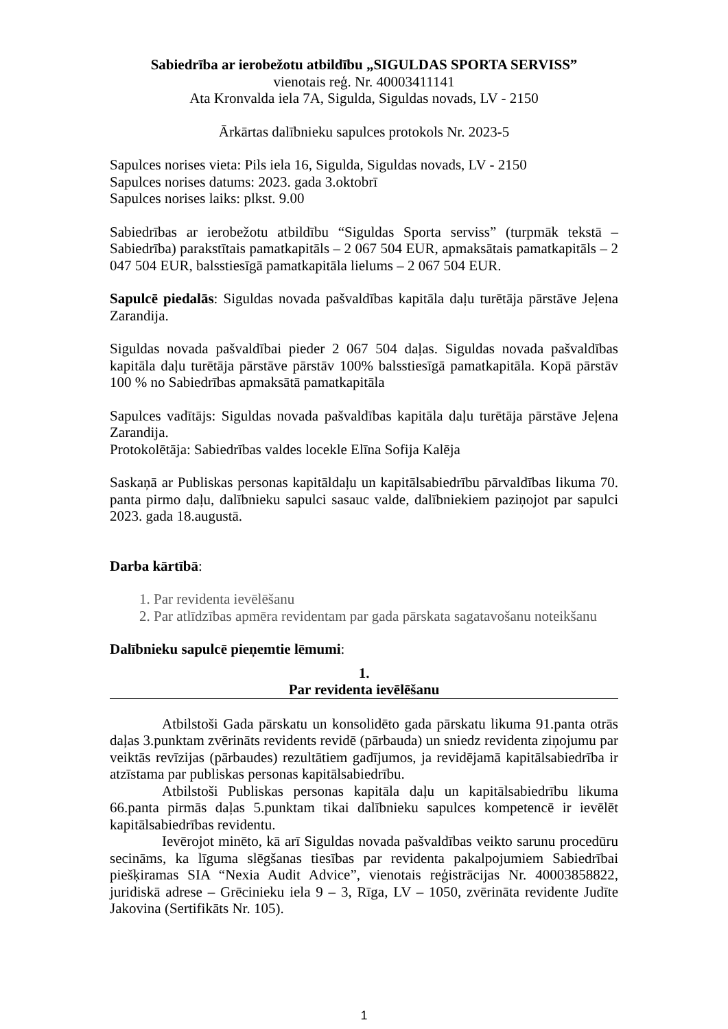Sabiedrība ar ierobežotu atbildību „SIGULDAS SPORTA SERVISS”
vienotais reģ. Nr. 40003411141
Ata Kronvalda iela 7A, Sigulda, Siguldas novads, LV - 2150
Ārkārtas dalībnieku sapulces protokols Nr. 2023-5
Sapulces norises vieta: Pils iela 16, Sigulda, Siguldas novads, LV - 2150
Sapulces norises datums: 2023. gada 3.oktobrī
Sapulces norises laiks: plkst. 9.00
Sabiedrības ar ierobežotu atbildību “Siguldas Sporta serviss” (turpmāk tekstā – Sabiedrība) parakstītais pamatkapitāls – 2 067 504 EUR, apmaksātais pamatkapitāls – 2 047 504 EUR, balsstiesīgā pamatkapitāla lielums – 2 067 504 EUR.
Sapulcē piedalās: Siguldas novada pašvaldības kapitāla daļu turētāja pārstāve Jeļena Zarandija.
Siguldas novada pašvaldībai pieder 2 067 504 daļas. Siguldas novada pašvaldības kapitāla daļu turētāja pārstāve pārstāv 100% balsstiesīgā pamatkapitāla. Kopā pārstāv 100 % no Sabiedrības apmaksātā pamatkapitāla
Sapulces vadītājs: Siguldas novada pašvaldības kapitāla daļu turētāja pārstāve Jeļena Zarandija.
Protokolētāja: Sabiedrības valdes locekle Elīna Sofija Kalēja
Saskaņā ar Publiskas personas kapitāldaļu un kapitālsabiedrību pārvaldības likuma 70. panta pirmo daļu, dalībnieku sapulci sasauc valde, dalībniekiem paziņojot par sapulci 2023. gada 18.augustā.
Darba kārtībā:
1. Par revidenta ievēlēšanu
2. Par atlīdzības apmēra revidentam par gada pārskata sagatavošanu noteikšanu
Dalībnieku sapulcē pieņemtie lēmumi:
1.
Par revidenta ievēlēšanu
Atbilstoši Gada pārskatu un konsolidēto gada pārskatu likuma 91.panta otrās daļas 3.punktam zvērināts revidents revidē (pārbauda) un sniedz revidenta ziņojumu par veiktās revīzijas (pārbaudes) rezultātiem gadījumos, ja revidējamā kapitālsabiedrība ir atzīstama par publiskas personas kapitālsabiedrību.
Atbilstoši Publiskas personas kapitāla daļu un kapitālsabiedrību likuma 66.panta pirmās daļas 5.punktam tikai dalībnieku sapulces kompetencē ir ievēlēt kapitālsabiedrības revidentu.
Ievērojot minēto, kā arī Siguldas novada pašvaldības veikto sarunu procedūru secināms, ka līguma slēgšanas tiesības par revidenta pakalpojumiem Sabiedrībai piešķiramas SIA “Nexia Audit Advice”, vienotais reģistrācijas Nr. 40003858822, juridiskā adrese – Grēcinieku iela 9 – 3, Rīga, LV – 1050, zvērināta revidente Judīte Jakovina (Sertifikāts Nr. 105).
1